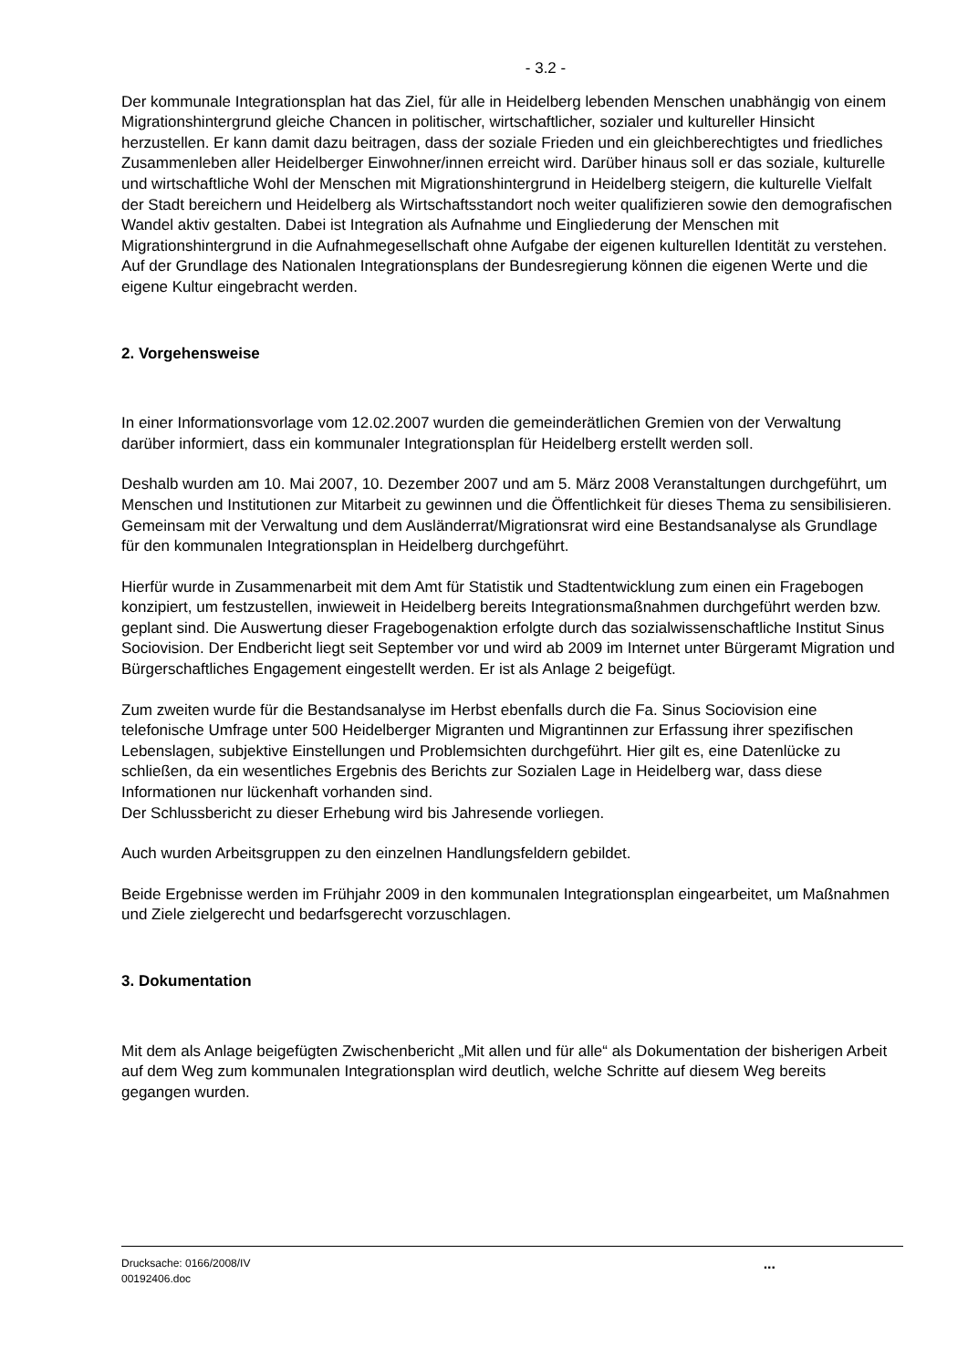- 3.2 -
Der kommunale Integrationsplan hat das Ziel, für alle in Heidelberg lebenden Menschen unabhängig von einem Migrationshintergrund gleiche Chancen in politischer, wirtschaftlicher, sozialer und kultureller Hinsicht herzustellen. Er kann damit dazu beitragen, dass der soziale Frieden und ein gleichberechtigtes und friedliches Zusammenleben aller Heidelberger Einwohner/innen erreicht wird. Darüber hinaus soll er das soziale, kulturelle und wirtschaftliche Wohl der Menschen mit Migrationshintergrund in Heidelberg steigern, die kulturelle Vielfalt der Stadt bereichern und Heidelberg als Wirtschaftsstandort noch weiter qualifizieren sowie den demografischen Wandel aktiv gestalten. Dabei ist Integration als Aufnahme und Eingliederung der Menschen mit Migrationshintergrund in die Aufnahmegesellschaft ohne Aufgabe der eigenen kulturellen Identität zu verstehen. Auf der Grundlage des Nationalen Integrationsplans der Bundesregierung können die eigenen Werte und die eigene Kultur eingebracht werden.
2. Vorgehensweise
In einer Informationsvorlage vom 12.02.2007 wurden die gemeinderätlichen Gremien von der Verwaltung darüber informiert, dass ein kommunaler Integrationsplan für Heidelberg erstellt werden soll.
Deshalb wurden am 10. Mai 2007, 10. Dezember 2007 und am 5. März 2008 Veranstaltungen durchgeführt, um Menschen und Institutionen zur Mitarbeit zu gewinnen und die Öffentlichkeit für dieses Thema zu sensibilisieren. Gemeinsam mit der Verwaltung und dem Ausländerrat/Migrationsrat wird eine Bestandsanalyse als Grundlage für den kommunalen Integrationsplan in Heidelberg durchgeführt.
Hierfür wurde in Zusammenarbeit mit dem Amt für Statistik und Stadtentwicklung zum einen ein Fragebogen konzipiert, um festzustellen, inwieweit in Heidelberg bereits Integrationsmaßnahmen durchgeführt werden bzw. geplant sind. Die Auswertung dieser Fragebogenaktion erfolgte durch das sozialwissenschaftliche Institut Sinus Sociovision. Der Endbericht liegt seit September vor und wird ab 2009 im Internet unter Bürgeramt Migration und Bürgerschaftliches Engagement eingestellt werden. Er ist als Anlage 2 beigefügt.
Zum zweiten wurde für die Bestandsanalyse im Herbst ebenfalls durch die Fa. Sinus Sociovision eine telefonische Umfrage unter 500 Heidelberger Migranten und Migrantinnen zur Erfassung ihrer spezifischen Lebenslagen, subjektive Einstellungen und Problemsichten durchgeführt. Hier gilt es, eine Datenlücke zu schließen, da ein wesentliches Ergebnis des Berichts zur Sozialen Lage in Heidelberg war, dass diese Informationen nur lückenhaft vorhanden sind.
Der Schlussbericht zu dieser Erhebung wird bis Jahresende vorliegen.
Auch wurden Arbeitsgruppen zu den einzelnen Handlungsfeldern gebildet.
Beide Ergebnisse werden im Frühjahr 2009 in den kommunalen Integrationsplan eingearbeitet, um Maßnahmen und Ziele zielgerecht und bedarfsgerecht vorzuschlagen.
3. Dokumentation
Mit dem als Anlage beigefügten Zwischenbericht „Mit allen und für alle“ als Dokumentation der bisherigen Arbeit auf dem Weg zum kommunalen Integrationsplan wird deutlich, welche Schritte auf diesem Weg bereits gegangen wurden.
Drucksache: 0166/2008/IV
00192406.doc
...